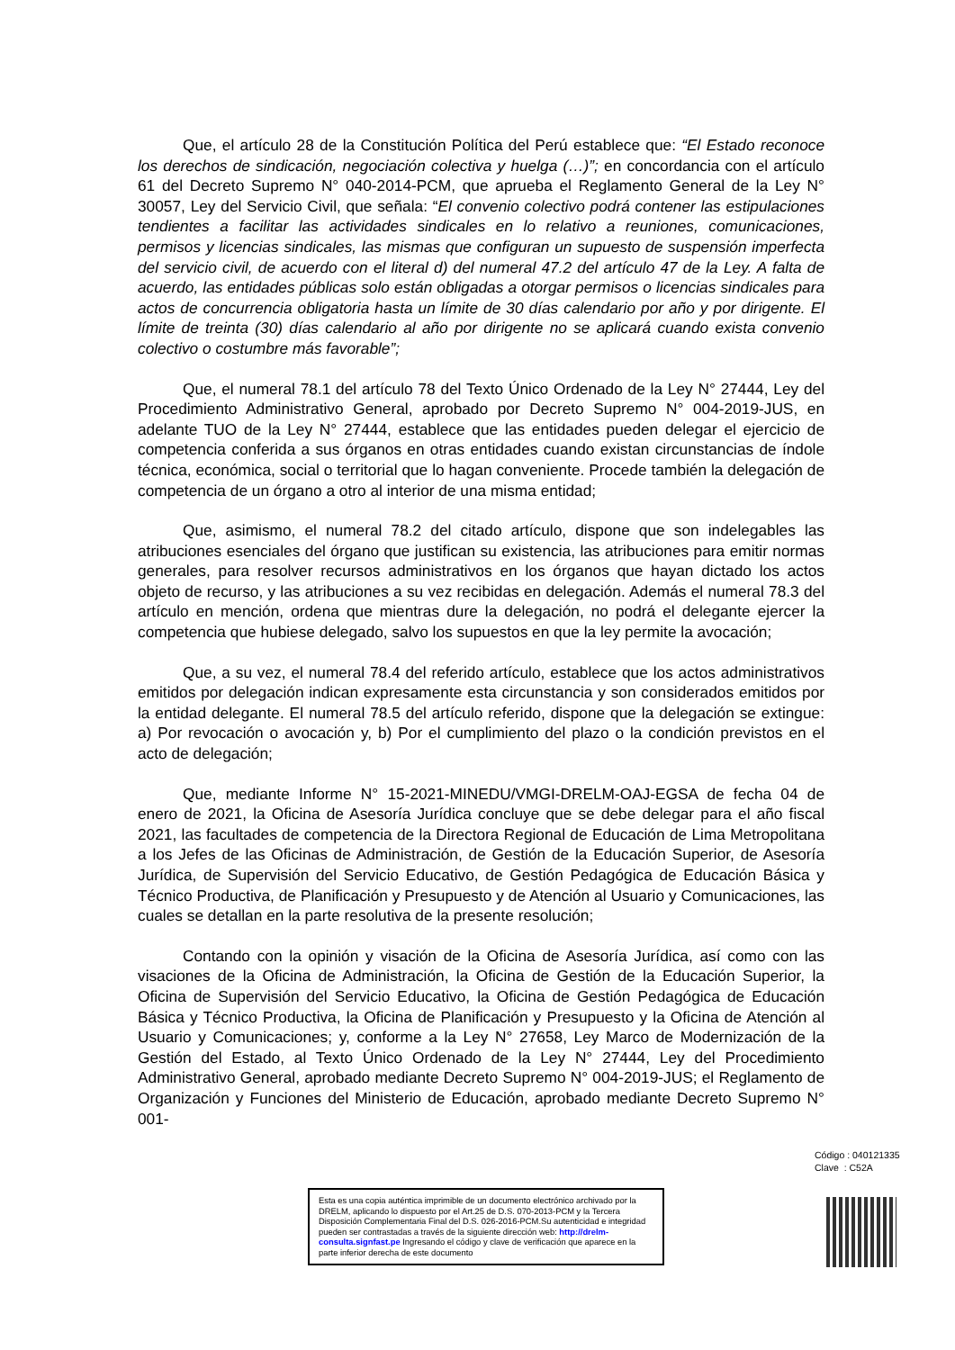Que, el artículo 28 de la Constitución Política del Perú establece que: “El Estado reconoce los derechos de sindicación, negociación colectiva y huelga (…)”; en concordancia con el artículo 61 del Decreto Supremo N° 040-2014-PCM, que aprueba el Reglamento General de la Ley N° 30057, Ley del Servicio Civil, que señala: “El convenio colectivo podrá contener las estipulaciones tendientes a facilitar las actividades sindicales en lo relativo a reuniones, comunicaciones, permisos y licencias sindicales, las mismas que configuran un supuesto de suspensión imperfecta del servicio civil, de acuerdo con el literal d) del numeral 47.2 del artículo 47 de la Ley. A falta de acuerdo, las entidades públicas solo están obligadas a otorgar permisos o licencias sindicales para actos de concurrencia obligatoria hasta un límite de 30 días calendario por año y por dirigente. El límite de treinta (30) días calendario al año por dirigente no se aplicará cuando exista convenio colectivo o costumbre más favorable”;
Que, el numeral 78.1 del artículo 78 del Texto Único Ordenado de la Ley N° 27444, Ley del Procedimiento Administrativo General, aprobado por Decreto Supremo N° 004-2019-JUS, en adelante TUO de la Ley N° 27444, establece que las entidades pueden delegar el ejercicio de competencia conferida a sus órganos en otras entidades cuando existan circunstancias de índole técnica, económica, social o territorial que lo hagan conveniente. Procede también la delegación de competencia de un órgano a otro al interior de una misma entidad;
Que, asimismo, el numeral 78.2 del citado artículo, dispone que son indelegables las atribuciones esenciales del órgano que justifican su existencia, las atribuciones para emitir normas generales, para resolver recursos administrativos en los órganos que hayan dictado los actos objeto de recurso, y las atribuciones a su vez recibidas en delegación. Además el numeral 78.3 del artículo en mención, ordena que mientras dure la delegación, no podrá el delegante ejercer la competencia que hubiese delegado, salvo los supuestos en que la ley permite la avocación;
Que, a su vez, el numeral 78.4 del referido artículo, establece que los actos administrativos emitidos por delegación indican expresamente esta circunstancia y son considerados emitidos por la entidad delegante. El numeral 78.5 del artículo referido, dispone que la delegación se extingue: a) Por revocación o avocación y, b) Por el cumplimiento del plazo o la condición previstos en el acto de delegación;
Que, mediante Informe N° 15-2021-MINEDU/VMGI-DRELM-OAJ-EGSA de fecha 04 de enero de 2021, la Oficina de Asesoría Jurídica concluye que se debe delegar para el año fiscal 2021, las facultades de competencia de la Directora Regional de Educación de Lima Metropolitana a los Jefes de las Oficinas de Administración, de Gestión de la Educación Superior, de Asesoría Jurídica, de Supervisión del Servicio Educativo, de Gestión Pedagógica de Educación Básica y Técnico Productiva, de Planificación y Presupuesto y de Atención al Usuario y Comunicaciones, las cuales se detallan en la parte resolutiva de la presente resolución;
Contando con la opinión y visación de la Oficina de Asesoría Jurídica, así como con las visaciones de la Oficina de Administración, la Oficina de Gestión de la Educación Superior, la Oficina de Supervisión del Servicio Educativo, la Oficina de Gestión Pedagógica de Educación Básica y Técnico Productiva, la Oficina de Planificación y Presupuesto y la Oficina de Atención al Usuario y Comunicaciones; y, conforme a la Ley N° 27658, Ley Marco de Modernización de la Gestión del Estado, al Texto Único Ordenado de la Ley N° 27444, Ley del Procedimiento Administrativo General, aprobado mediante Decreto Supremo N° 004-2019-JUS; el Reglamento de Organización y Funciones del Ministerio de Educación, aprobado mediante Decreto Supremo N° 001-
Código : 040121335
Clave : C52A
Esta es una copia auténtica imprimible de un documento electrónico archivado por la DRELM, aplicando lo dispuesto por el Art.25 de D.S. 070-2013-PCM y la Tercera Disposición Complementaria Final del D.S. 026-2016-PCM.Su autenticidad e integridad pueden ser contrastadas a través de la siguiente dirección web: http://drelm-consulta.signfast.pe Ingresando el código y clave de verificación que aparece en la parte inferior derecha de este documento